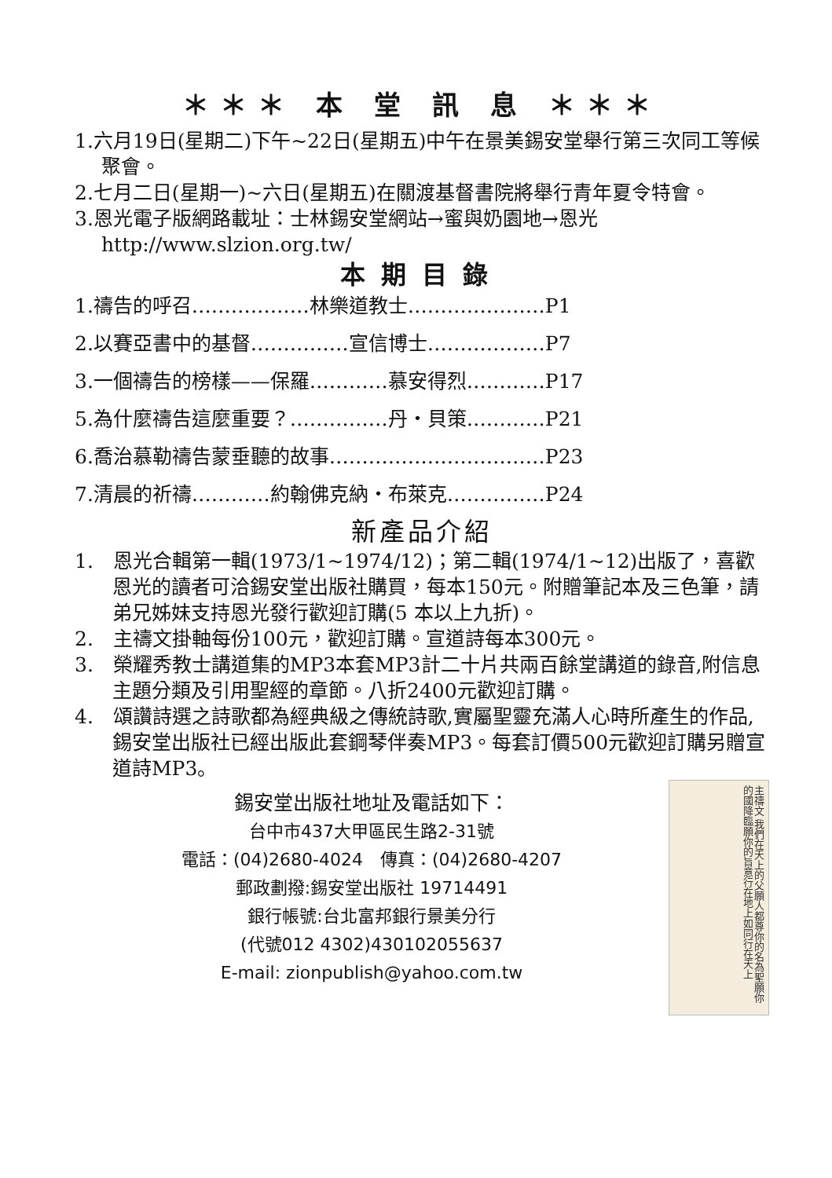＊＊＊ 本 堂 訊 息 ＊＊＊
1.六月19日(星期二)下午~22日(星期五)中午在景美錫安堂舉行第三次同工等候聚會。
2.七月二日(星期一)~六日(星期五)在關渡基督書院將舉行青年夏令特會。
3.恩光電子版網路載址：士林錫安堂網站→蜜與奶園地→恩光 http://www.slzion.org.tw/
本期目錄
1.禱告的呼召………………林樂道教士…………………P1
2.以賽亞書中的基督……………宣信博士………………P7
3.一個禱告的榜樣——保羅…………慕安得烈…………P17
5.為什麼禱告這麼重要？……………丹・貝策…………P21
6.喬治慕勒禱告蒙垂聽的故事……………………………P23
7.清晨的祈禱…………約翰佛克納・布萊克……………P24
新產品介紹
1.　恩光合輯第一輯(1973/1~1974/12)；第二輯(1974/1~12)出版了，喜歡恩光的讀者可洽錫安堂出版社購買，每本150元。附贈筆記本及三色筆，請弟兄姊妹支持恩光發行歡迎訂購(5 本以上九折)。
2.　主禱文掛軸每份100元，歡迎訂購。宣道詩每本300元。
3.　榮耀秀教士講道集的MP3本套MP3計二十片共兩百餘堂講道的錄音,附信息主題分類及引用聖經的章節。八折2400元歡迎訂購。
4.　頌讚詩選之詩歌都為經典級之傳統詩歌,實屬聖靈充滿人心時所產生的作品,錫安堂出版社已經出版此套鋼琴伴奏MP3。每套訂價500元歡迎訂購另贈宣道詩MP3。
錫安堂出版社地址及電話如下：
台中市437大甲區民生路2-31號
電話：(04)2680-4024　傳真：(04)2680-4207
郵政劃撥:錫安堂出版社 19714491
銀行帳號:台北富邦銀行景美分行
(代號012 4302)430102055637
E-mail: zionpublish@yahoo.com.tw
主禱文 我們在天上的父願人都尊你的名為聖願你的國降臨願你的旨意行在地上如同行在天上